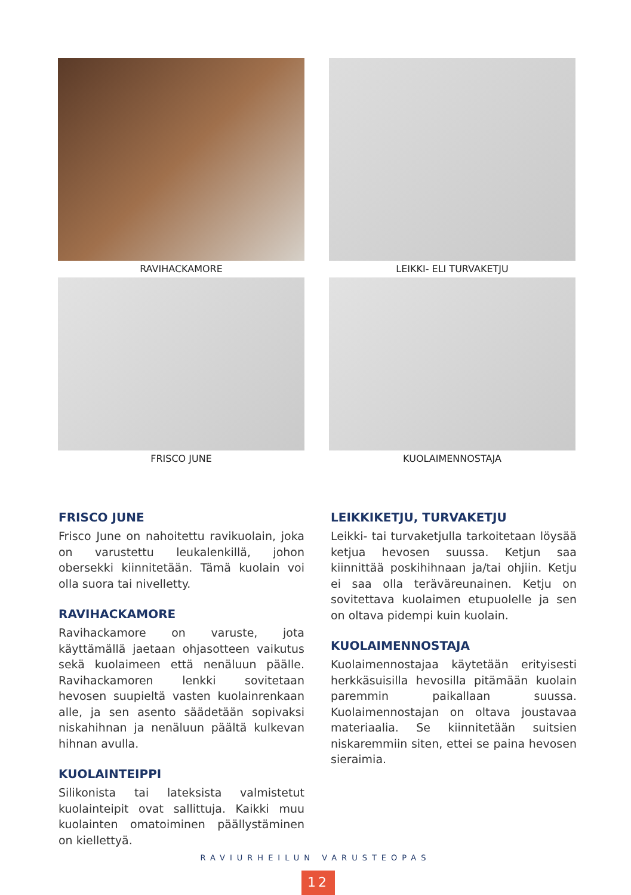RAVIHACKAMORE
LEIKKI- ELI TURVAKETJU
FRISCO JUNE
KUOLAIMENNOSTAJA
FRISCO JUNE
Frisco June on nahoitettu ravikuolain, joka on varustettu leukalenkillä, johon obersekki kiinnitetään. Tämä kuolain voi olla suora tai nivelletty.
RAVIHACKAMORE
Ravihackamore on varuste, jota käyttämällä jaetaan ohjasotteen vaikutus sekä kuolaimeen että nenäluun päälle. Ravihackamoren lenkki sovitetaan hevosen suupieltä vasten kuolainrenkaan alle, ja sen asento säädetään sopivaksi niskahihnan ja nenäluun päältä kulkevan hihnan avulla.
KUOLAINTEIPPI
Silikonista tai lateksista valmistetut kuolainteipit ovat sallittuja. Kaikki muu kuolainten omatoiminen päällystäminen on kiellettyä.
LEIKKIKETJU, TURVAKETJU
Leikki- tai turvaketjulla tarkoitetaan löysää ketjua hevosen suussa. Ketjun saa kiinnittää poskihihnaan ja/tai ohjiin. Ketju ei saa olla teräväreunainen. Ketju on sovitettava kuolaimen etupuolelle ja sen on oltava pidempi kuin kuolain.
KUOLAIMENNOSTAJA
Kuolaimennostajaa käytetään erityisesti herkkäsuisilla hevosilla pitämään kuolain paremmin paikallaan suussa. Kuolaimennostajan on oltava joustavaa materiaalia. Se kiinnitetään suitsien niskaremmiin siten, ettei se paina hevosen sieraimia.
RAVIURHEILUN VARUSTEOPAS
12